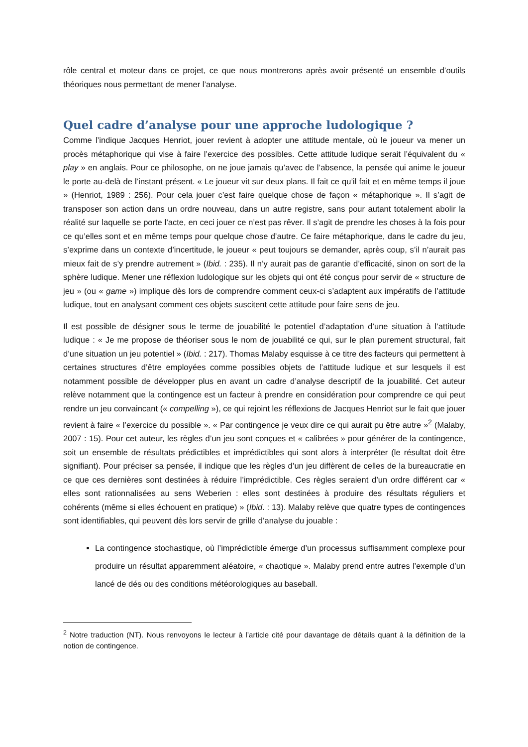rôle central et moteur dans ce projet, ce que nous montrerons après avoir présenté un ensemble d’outils théoriques nous permettant de mener l’analyse.
Quel cadre d’analyse pour une approche ludologique ?
Comme l’indique Jacques Henriot, jouer revient à adopter une attitude mentale, où le joueur va mener un procès métaphorique qui vise à faire l’exercice des possibles. Cette attitude ludique serait l’équivalent du « play » en anglais. Pour ce philosophe, on ne joue jamais qu’avec de l’absence, la pensée qui anime le joueur le porte au-delà de l’instant présent. « Le joueur vit sur deux plans. Il fait ce qu’il fait et en même temps il joue » (Henriot, 1989 : 256). Pour cela jouer c’est faire quelque chose de façon « métaphorique ». Il s’agit de transposer son action dans un ordre nouveau, dans un autre registre, sans pour autant totalement abolir la réalité sur laquelle se porte l’acte, en ceci jouer ce n’est pas rêver. Il s’agit de prendre les choses à la fois pour ce qu’elles sont et en même temps pour quelque chose d’autre. Ce faire métaphorique, dans le cadre du jeu, s’exprime dans un contexte d’incertitude, le joueur « peut toujours se demander, après coup, s’il n’aurait pas mieux fait de s’y prendre autrement » (Ibid. : 235). Il n’y aurait pas de garantie d’efficacité, sinon on sort de la sphère ludique. Mener une réflexion ludologique sur les objets qui ont été conçus pour servir de « structure de jeu » (ou « game ») implique dès lors de comprendre comment ceux-ci s’adaptent aux impératifs de l’attitude ludique, tout en analysant comment ces objets suscitent cette attitude pour faire sens de jeu.
Il est possible de désigner sous le terme de jouabilité le potentiel d’adaptation d’une situation à l’attitude ludique : « Je me propose de théoriser sous le nom de jouabilité ce qui, sur le plan purement structural, fait d’une situation un jeu potentiel » (Ibid. : 217). Thomas Malaby esquisse à ce titre des facteurs qui permettent à certaines structures d’être employées comme possibles objets de l’attitude ludique et sur lesquels il est notamment possible de développer plus en avant un cadre d’analyse descriptif de la jouabilité. Cet auteur relève notamment que la contingence est un facteur à prendre en considération pour comprendre ce qui peut rendre un jeu convaincant (« compelling »), ce qui rejoint les réflexions de Jacques Henriot sur le fait que jouer revient à faire « l’exercice du possible ». « Par contingence je veux dire ce qui aurait pu être autre »<sup>2</sup> (Malaby, 2007 : 15). Pour cet auteur, les règles d’un jeu sont conçues et « calibrées » pour générer de la contingence, soit un ensemble de résultats prédictibles et imprédictibles qui sont alors à interpréter (le résultat doit être signifiant). Pour préciser sa pensée, il indique que les règles d’un jeu diffèrent de celles de la bureaucratie en ce que ces dernières sont destinées à réduire l’imprédictible. Ces règles seraient d’un ordre différent car « elles sont rationnalisées au sens Weberien : elles sont destinées à produire des résultats réguliers et cohérents (même si elles échouent en pratique) » (Ibid. : 13). Malaby relève que quatre types de contingences sont identifiables, qui peuvent dès lors servir de grille d’analyse du jouable :
La contingence stochastique, où l’imprédictible émerge d’un processus suffisamment complexe pour produire un résultat apparemment aléatoire, « chaotique ». Malaby prend entre autres l’exemple d’un lancé de dés ou des conditions météorologiques au baseball.
<sup>2</sup> Notre traduction (NT). Nous renvoyons le lecteur à l’article cité pour davantage de détails quant à la définition de la notion de contingence.